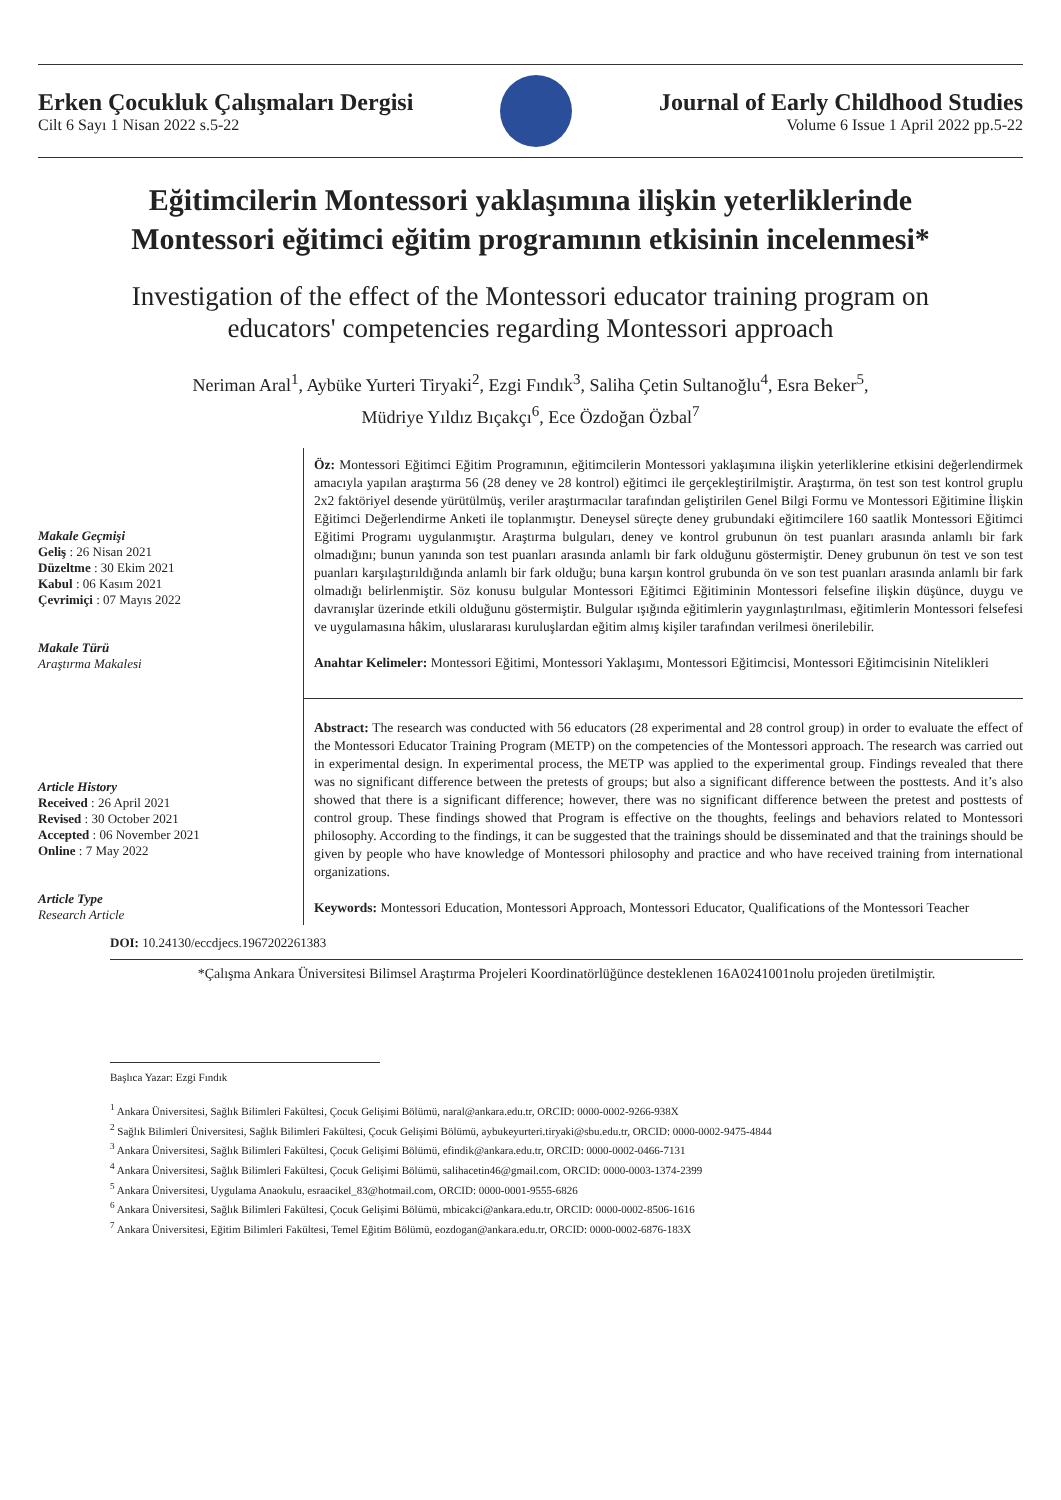Erken Çocukluk Çalışmaları Dergisi
Cilt 6 Sayı 1 Nisan 2022 s.5-22
Journal of Early Childhood Studies
Volume 6 Issue 1 April 2022 pp.5-22
Eğitimcilerin Montessori yaklaşımına ilişkin yeterliklerinde Montessori eğitimci eğitim programının etkisinin incelenmesi*
Investigation of the effect of the Montessori educator training program on educators' competencies regarding Montessori approach
Neriman Aral<sup>1</sup>, Aybüke Yurteri Tiryaki<sup>2</sup>, Ezgi Fındık<sup>3</sup>, Saliha Çetin Sultanoğlu<sup>4</sup>, Esra Beker<sup>5</sup>,
Müdriye Yıldız Bıçakçı<sup>6</sup>, Ece Özdoğan Özbal<sup>7</sup>
Makale Geçmişi
Geliş : 26 Nisan 2021
Düzeltme : 30 Ekim 2021
Kabul : 06 Kasım 2021
Çevrimiçi : 07 Mayıs 2022
Makale Türü
Araştırma Makalesi
Öz: Montessori Eğitimci Eğitim Programının, eğitimcilerin Montessori yaklaşımına ilişkin yeterliklerine etkisini değerlendirmek amacıyla yapılan araştırma 56 (28 deney ve 28 kontrol) eğitimci ile gerçekleştirilmiştir. Araştırma, ön test son test kontrol gruplu 2x2 faktöriyel desende yürütülmüş, veriler araştırmacılar tarafından geliştirilen Genel Bilgi Formu ve Montessori Eğitimine İlişkin Eğitimci Değerlendirme Anketi ile toplanmıştır. Deneysel süreçte deney grubundaki eğitimcilere 160 saatlik Montessori Eğitimci Eğitimi Programı uygulanmıştır. Araştırma bulguları, deney ve kontrol grubunun ön test puanları arasında anlamlı bir fark olmadığını; bunun yanında son test puanları arasında anlamlı bir fark olduğunu göstermiştir. Deney grubunun ön test ve son test puanları karşılaştırıldığında anlamlı bir fark olduğu; buna karşın kontrol grubunda ön ve son test puanları arasında anlamlı bir fark olmadığı belirlenmiştir. Söz konusu bulgular Montessori Eğitimci Eğitiminin Montessori felsefine ilişkin düşünce, duygu ve davranışlar üzerinde etkili olduğunu göstermiştir. Bulgular ışığında eğitimlerin yaygınlaştırılması, eğitimlerin Montessori felsefesi ve uygulamasına hâkim, uluslararası kuruluşlardan eğitim almış kişiler tarafından verilmesi önerilebilir.
Anahtar Kelimeler: Montessori Eğitimi, Montessori Yaklaşımı, Montessori Eğitimcisi, Montessori Eğitimcisinin Nitelikleri
Article History
Received : 26 April 2021
Revised : 30 October 2021
Accepted : 06 November 2021
Online : 7 May 2022
Article Type
Research Article
Abstract: The research was conducted with 56 educators (28 experimental and 28 control group) in order to evaluate the effect of the Montessori Educator Training Program (METP) on the competencies of the Montessori approach. The research was carried out in experimental design. In experimental process, the METP was applied to the experimental group. Findings revealed that there was no significant difference between the pretests of groups; but also a significant difference between the posttests. And it’s also showed that there is a significant difference; however, there was no significant difference between the pretest and posttests of control group. These findings showed that Program is effective on the thoughts, feelings and behaviors related to Montessori philosophy. According to the findings, it can be suggested that the trainings should be disseminated and that the trainings should be given by people who have knowledge of Montessori philosophy and practice and who have received training from international organizations.
Keywords: Montessori Education, Montessori Approach, Montessori Educator, Qualifications of the Montessori Teacher
DOI: 10.24130/eccdjecs.1967202261383
*Çalışma Ankara Üniversitesi Bilimsel Araştırma Projeleri Koordinatörlüğünce desteklenen 16A0241001nolu projeden üretilmiştir.
Başlıca Yazar: Ezgi Fındık
<sup>1</sup> Ankara Üniversitesi, Sağlık Bilimleri Fakültesi, Çocuk Gelişimi Bölümü, naral@ankara.edu.tr, ORCID: 0000-0002-9266-938X
<sup>2</sup> Sağlık Bilimleri Üniversitesi, Sağlık Bilimleri Fakültesi, Çocuk Gelişimi Bölümü, aybukeyurteri.tiryaki@sbu.edu.tr, ORCID: 0000-0002-9475-4844
<sup>3</sup> Ankara Üniversitesi, Sağlık Bilimleri Fakültesi, Çocuk Gelişimi Bölümü, efindik@ankara.edu.tr, ORCID: 0000-0002-0466-7131
<sup>4</sup> Ankara Üniversitesi, Sağlık Bilimleri Fakültesi, Çocuk Gelişimi Bölümü, salihacetin46@gmail.com, ORCID: 0000-0003-1374-2399
<sup>5</sup> Ankara Üniversitesi, Uygulama Anaokulu, esraacikel_83@hotmail.com, ORCID: 0000-0001-9555-6826
<sup>6</sup> Ankara Üniversitesi, Sağlık Bilimleri Fakültesi, Çocuk Gelişimi Bölümü, mbicakci@ankara.edu.tr, ORCID: 0000-0002-8506-1616
<sup>7</sup> Ankara Üniversitesi, Eğitim Bilimleri Fakültesi, Temel Eğitim Bölümü, eozdogan@ankara.edu.tr, ORCID: 0000-0002-6876-183X